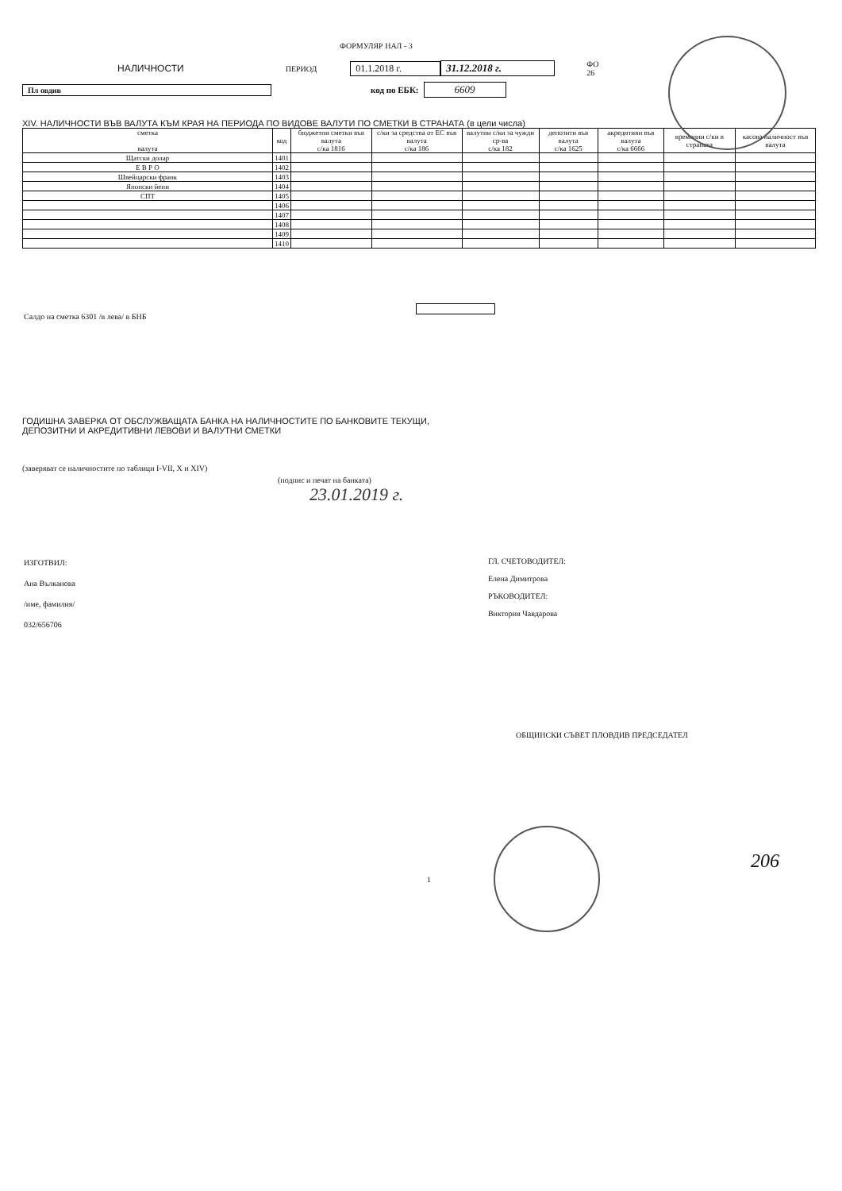ФОРМУЛЯР НАЛ - 3
НАЛИЧНОСТИ
ПЕРИОД
01.1.2018 г. 31.12.2018 г.
ФО
26
Пл овдив код по ЕБК:
6609
XIV. НАЛИЧНОСТИ ВЪВ ВАЛУТА КЪМ КРАЯ НА ПЕРИОДА ПО ВИДОВЕ ВАЛУТИ ПО СМЕТКИ В СТРАНАТА (в цели числа)
| сметка валута | код | бюджетни сметки във валута с/ка 1816 | с/ки за средства от ЕС във валута с/ка 186 | валутни с/ки за чужди ср-ва с/ка 182 | депозити във валута с/ка 1625 | акредитиви във валута с/ка 6666 | временни с/ки в страната | касова наличност във валута |
| --- | --- | --- | --- | --- | --- | --- | --- | --- |
| Щатски долар | 1401 | | | | | | | |
| Е В Р О | 1402 | | | | | | | |
| Швейцарски франк | 1403 | | | | | | | |
| Японски йени | 1404 | | | | | | | |
| СПТ | 1405 | | | | | | | |
| | 1406 | | | | | | | |
| | 1407 | | | | | | | |
| | 1408 | | | | | | | |
| | 1409 | | | | | | | |
| | 1410 | | | | | | | |
Салдо на сметка 6301 /в лева/ в БНБ
ГОДИШНА ЗАВЕРКА ОТ ОБСЛУЖВАЩАТА БАНКА НА НАЛИЧНОСТИТЕ ПО БАНКОВИТЕ ТЕКУЩИ,
ДЕПОЗИТНИ И АКРЕДИТИВНИ ЛЕВОВИ И ВАЛУТНИ СМЕТКИ
(заверяват се наличностите по таблици I-VII, X и XIV)
(подпис и печат на банката)
23.01.2019 г.
ИЗГОТВИЛ:
Ана Вълканова
/име, фамилия/
032/656706
ГЛ. СЧЕТОВОДИТЕЛ:
Елена Димитрова
РЪКОВОДИТЕЛ:
Виктория Чавдарова
ОБЩИНСКИ СЪВЕТ ПЛОВДИВ ПРЕДСЕДАТЕЛ
206
1